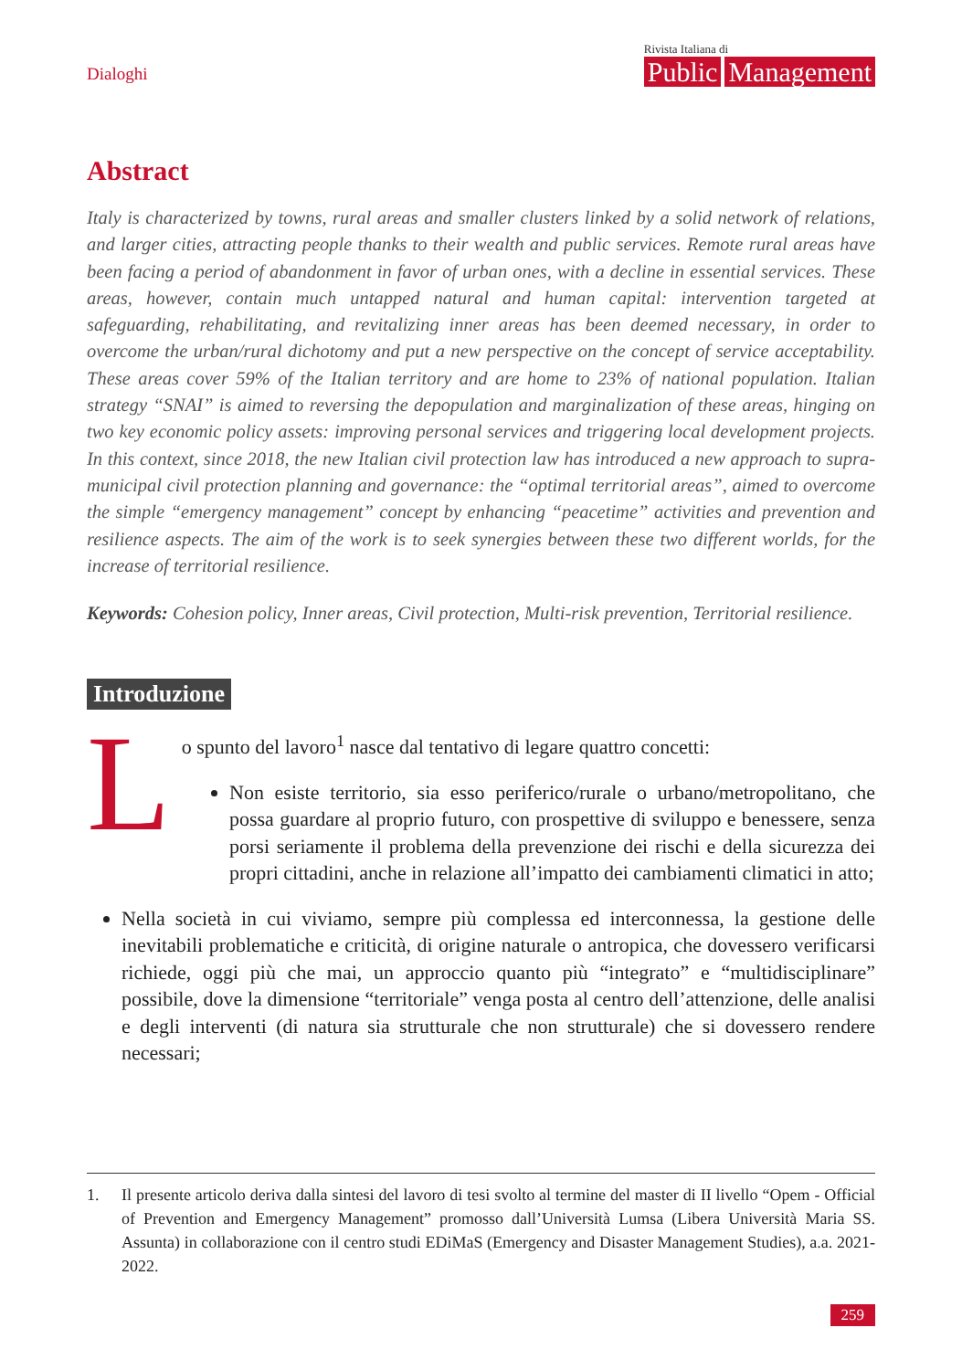Dialoghi
Rivista Italiana di
Public Management
Abstract
Italy is characterized by towns, rural areas and smaller clusters linked by a solid network of relations, and larger cities, attracting people thanks to their wealth and public services. Remote rural areas have been facing a period of abandonment in favor of urban ones, with a decline in essential services. These areas, however, contain much untapped natural and human capital: intervention targeted at safeguarding, rehabilitating, and revitalizing inner areas has been deemed necessary, in order to overcome the urban/rural dichotomy and put a new perspective on the concept of service acceptability. These areas cover 59% of the Italian territory and are home to 23% of national population. Italian strategy “SNAI” is aimed to reversing the depopulation and marginalization of these areas, hinging on two key economic policy assets: improving personal services and triggering local development projects. In this context, since 2018, the new Italian civil protection law has introduced a new approach to supra-municipal civil protection planning and governance: the “optimal territorial areas”, aimed to overcome the simple “emergency management” concept by enhancing “peacetime” activities and prevention and resilience aspects. The aim of the work is to seek synergies between these two different worlds, for the increase of territorial resilience.
Keywords: Cohesion policy, Inner areas, Civil protection, Multi-risk prevention, Territorial resilience.
Introduzione
Lo spunto del lavoro<sup>1</sup> nasce dal tentativo di legare quattro concetti:
Non esiste territorio, sia esso periferico/rurale o urbano/metropolitano, che possa guardare al proprio futuro, con prospettive di sviluppo e benessere, senza porsi seriamente il problema della prevenzione dei rischi e della sicurezza dei propri cittadini, anche in relazione all’impatto dei cambiamenti climatici in atto;
Nella società in cui viviamo, sempre più complessa ed interconnessa, la gestione delle inevitabili problematiche e criticità, di origine naturale o antropica, che dovessero verificarsi richiede, oggi più che mai, un approccio quanto più “integrato” e “multidisciplinare” possibile, dove la dimensione “territoriale” venga posta al centro dell’attenzione, delle analisi e degli interventi (di natura sia strutturale che non strutturale) che si dovessero rendere necessari;
1. Il presente articolo deriva dalla sintesi del lavoro di tesi svolto al termine del master di II livello “Opem - Official of Prevention and Emergency Management” promosso dall’Università Lumsa (Libera Università Maria SS. Assunta) in collaborazione con il centro studi EDiMaS (Emergency and Disaster Management Studies), a.a. 2021-2022.
259